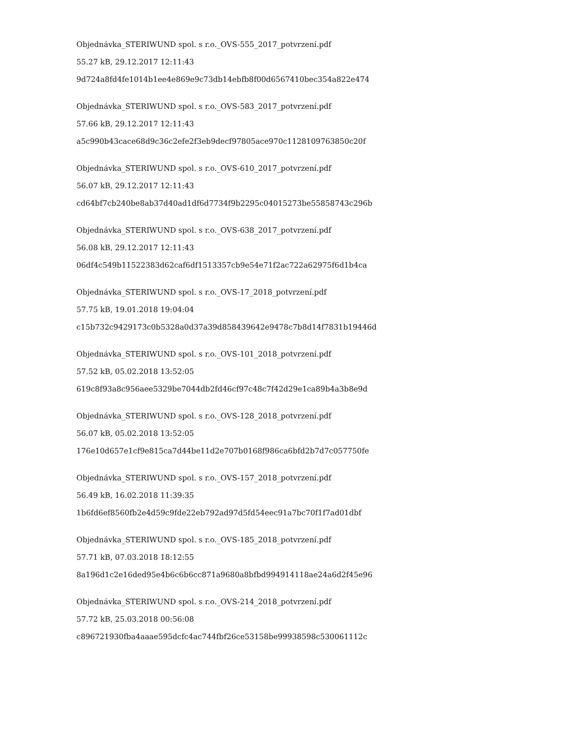Objednávka_STERIWUND spol. s r.o._OVS-555_2017_potvrzení.pdf
55.27 kB, 29.12.2017 12:11:43
9d724a8fd4fe1014b1ee4e869e9c73db14ebfb8f00d6567410bec354a822e474
Objednávka_STERIWUND spol. s r.o._OVS-583_2017_potvrzení.pdf
57.66 kB, 29.12.2017 12:11:43
a5c990b43cace68d9c36c2efe2f3eb9decf97805ace970c1128109763850c20f
Objednávka_STERIWUND spol. s r.o._OVS-610_2017_potvrzení.pdf
56.07 kB, 29.12.2017 12:11:43
cd64bf7cb240be8ab37d40ad1df6d7734f9b2295c04015273be55858743c296b
Objednávka_STERIWUND spol. s r.o._OVS-638_2017_potvrzení.pdf
56.08 kB, 29.12.2017 12:11:43
06df4c549b11522383d62caf6df1513357cb9e54e71f2ac722a62975f6d1b4ca
Objednávka_STERIWUND spol. s r.o._OVS-17_2018_potvrzení.pdf
57.75 kB, 19.01.2018 19:04:04
c15b732c9429173c0b5328a0d37a39d858439642e9478c7b8d14f7831b19446d
Objednávka_STERIWUND spol. s r.o._OVS-101_2018_potvrzení.pdf
57.52 kB, 05.02.2018 13:52:05
619c8f93a8c956aee5329be7044db2fd46cf97c48c7f42d29e1ca89b4a3b8e9d
Objednávka_STERIWUND spol. s r.o._OVS-128_2018_potvrzení.pdf
56.07 kB, 05.02.2018 13:52:05
176e10d657e1cf9e815ca7d44be11d2e707b0168f986ca6bfd2b7d7c057750fe
Objednávka_STERIWUND spol. s r.o._OVS-157_2018_potvrzení.pdf
56.49 kB, 16.02.2018 11:39:35
1b6fd6ef8560fb2e4d59c9fde22eb792ad97d5fd54eec91a7bc70f1f7ad01dbf
Objednávka_STERIWUND spol. s r.o._OVS-185_2018_potvrzení.pdf
57.71 kB, 07.03.2018 18:12:55
8a196d1c2e16ded95e4b6c6b6cc871a9680a8bfbd994914118ae24a6d2f45e96
Objednávka_STERIWUND spol. s r.o._OVS-214_2018_potvrzení.pdf
57.72 kB, 25.03.2018 00:56:08
c896721930fba4aaae595dcfc4ac744fbf26ce53158be99938598c530061112c